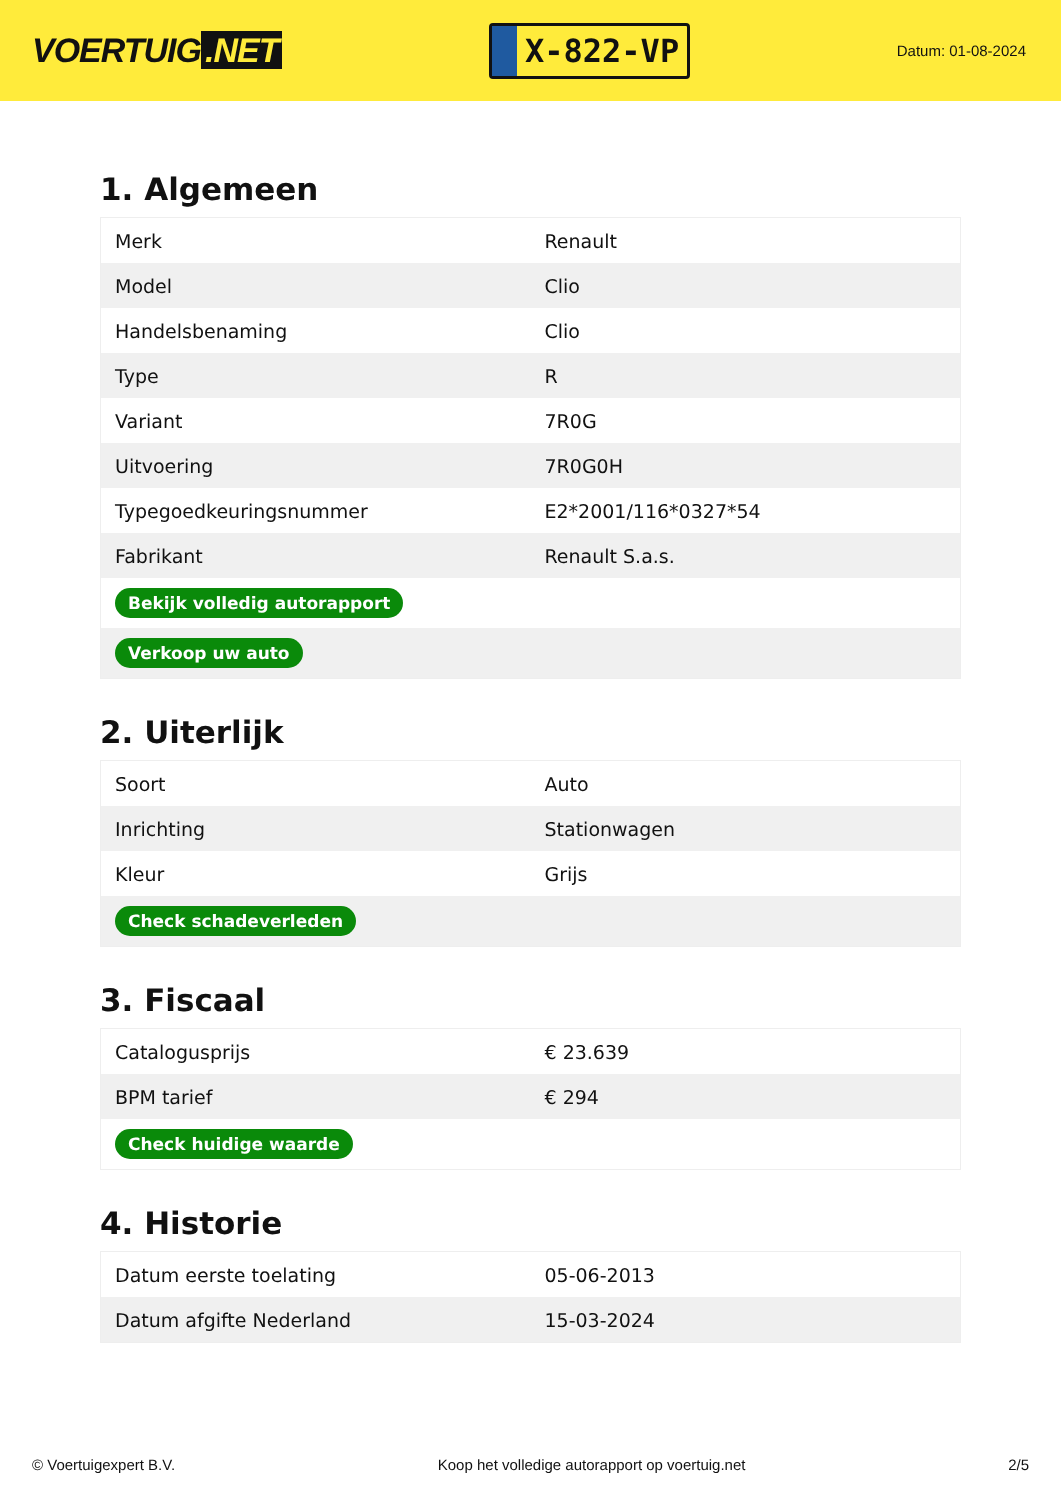VOERTUIG.NET
X-822-VP
Datum: 01-08-2024
1. Algemeen
| Merk | Renault |
| Model | Clio |
| Handelsbenaming | Clio |
| Type | R |
| Variant | 7R0G |
| Uitvoering | 7R0G0H |
| Typegoedkeuringsnummer | E2*2001/116*0327*54 |
| Fabrikant | Renault S.a.s. |
| Bekijk volledig autorapport | |
| Verkoop uw auto | |
2. Uiterlijk
| Soort | Auto |
| Inrichting | Stationwagen |
| Kleur | Grijs |
| Check schadeverleden | |
3. Fiscaal
| Catalogusprijs | € 23.639 |
| BPM tarief | € 294 |
| Check huidige waarde | |
4. Historie
| Datum eerste toelating | 05-06-2013 |
| Datum afgifte Nederland | 15-03-2024 |
© Voertuigexpert B.V. Koop het volledige autorapport op voertuig.net 2/5